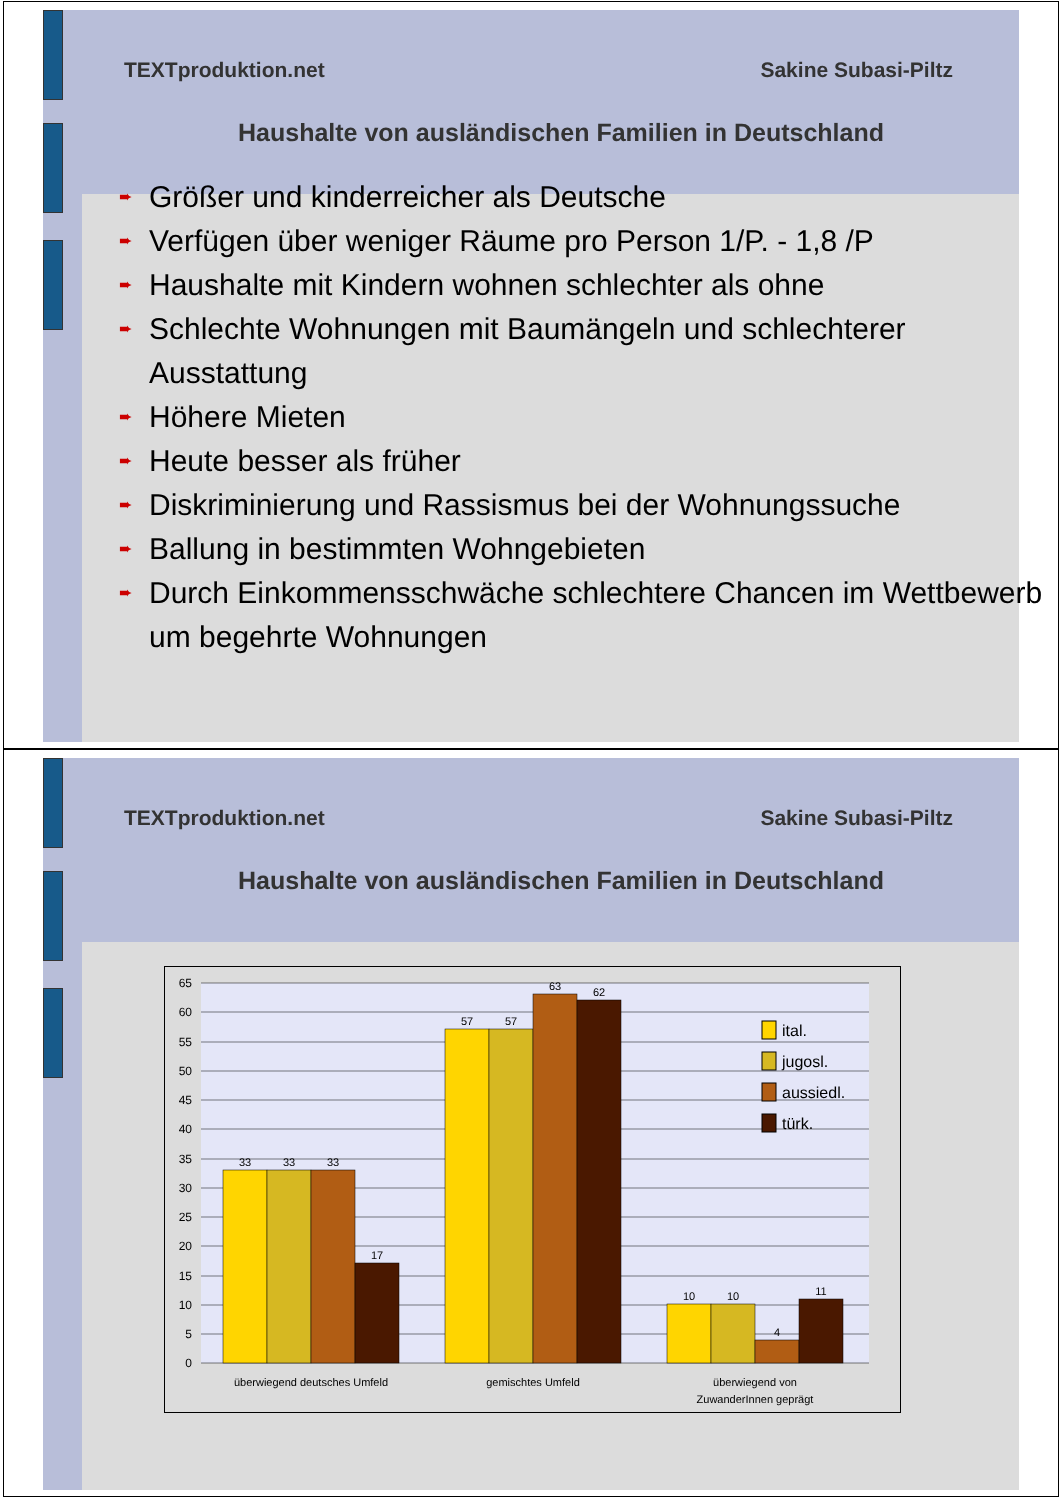TEXTproduktion.net Sakine Subasi-Piltz
Haushalte von ausländischen Familien in Deutschland
➨ Größer und kinderreicher als Deutsche
➨ Verfügen über weniger Räume pro Person 1/P. - 1,8 /P
➨ Haushalte mit Kindern wohnen schlechter als ohne
➨ Schlechte Wohnungen mit Baumängeln und schlechterer Ausstattung
➨ Höhere Mieten
➨ Heute besser als früher
➨ Diskriminierung und Rassismus bei der Wohnungssuche
➨ Ballung in bestimmten Wohngebieten
➨ Durch Einkommensschwäche schlechtere Chancen im Wettbewerb um begehrte Wohnungen
TEXTproduktion.net Sakine Subasi-Piltz
Haushalte von ausländischen Familien in Deutschland
65
60
55
50
45
40
35
30
25
20
15
10
5
0
33
33
33
17
57
57
63
62
10
10
4
11
überwiegend deutsches Umfeld
gemischtes Umfeld
überwiegend von
ZuwanderInnen geprägt
ital.
jugosl.
aussiedl.
türk.